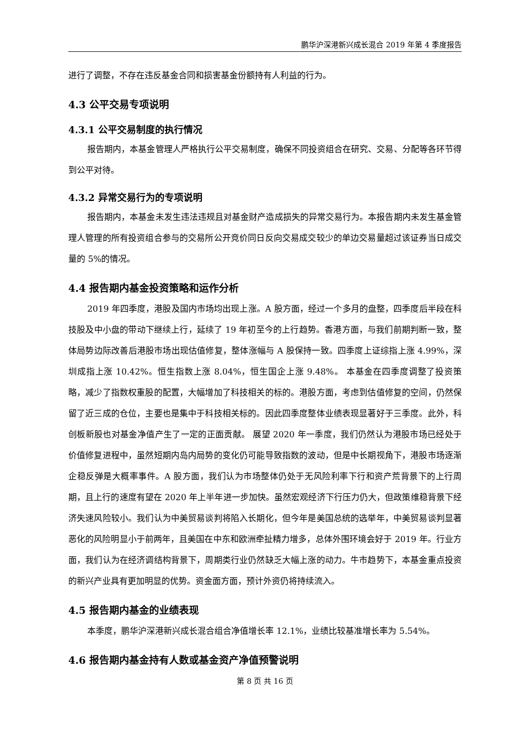鹏华沪深港新兴成长混合 2019 年第 4 季度报告
进行了调整，不存在违反基金合同和损害基金份额持有人利益的行为。
4.3 公平交易专项说明
4.3.1 公平交易制度的执行情况
报告期内，本基金管理人严格执行公平交易制度，确保不同投资组合在研究、交易、分配等各环节得到公平对待。
4.3.2 异常交易行为的专项说明
报告期内，本基金未发生违法违规且对基金财产造成损失的异常交易行为。本报告期内未发生基金管理人管理的所有投资组合参与的交易所公开竞价同日反向交易成交较少的单边交易量超过该证券当日成交量的 5%的情况。
4.4 报告期内基金投资策略和运作分析
2019 年四季度，港股及国内市场均出现上涨。A 股方面，经过一个多月的盘整，四季度后半段在科技股及中小盘的带动下继续上行，延续了 19 年初至今的上行趋势。香港方面，与我们前期判断一致，整体局势边际改善后港股市场出现估值修复，整体涨幅与 A 股保持一致。四季度上证综指上涨 4.99%，深圳成指上涨 10.42%。恒生指数上涨 8.04%，恒生国企上涨 9.48%。 本基金在四季度调整了投资策略，减少了指数权重股的配置，大幅增加了科技相关的标的。港股方面，考虑到估值修复的空间，仍然保留了近三成的仓位，主要也是集中于科技相关标的。因此四季度整体业绩表现显著好于三季度。此外，科创板新股也对基金净值产生了一定的正面贡献。 展望 2020 年一季度，我们仍然认为港股市场已经处于价值修复进程中，虽然短期内岛内局势的变化仍可能导致指数的波动，但是中长期视角下，港股市场逐渐企稳反弹是大概率事件。A 股方面，我们认为市场整体仍处于无风险利率下行和资产荒背景下的上行周期，且上行的速度有望在 2020 年上半年进一步加快。虽然宏观经济下行压力仍大，但政策维稳背景下经济失速风险较小。我们认为中美贸易谈判将陷入长期化，但今年是美国总统的选举年，中美贸易谈判显著恶化的风险明显小于前两年，且美国在中东和欧洲牵扯精力增多，总体外围环境会好于 2019 年。行业方面，我们认为在经济调结构背景下，周期类行业仍然缺乏大幅上涨的动力。牛市趋势下，本基金重点投资的新兴产业具有更加明显的优势。资金面方面，预计外资仍将持续流入。
4.5 报告期内基金的业绩表现
本季度，鹏华沪深港新兴成长混合组合净值增长率 12.1%，业绩比较基准增长率为 5.54%。
4.6 报告期内基金持有人数或基金资产净值预警说明
第 8 页 共 16 页